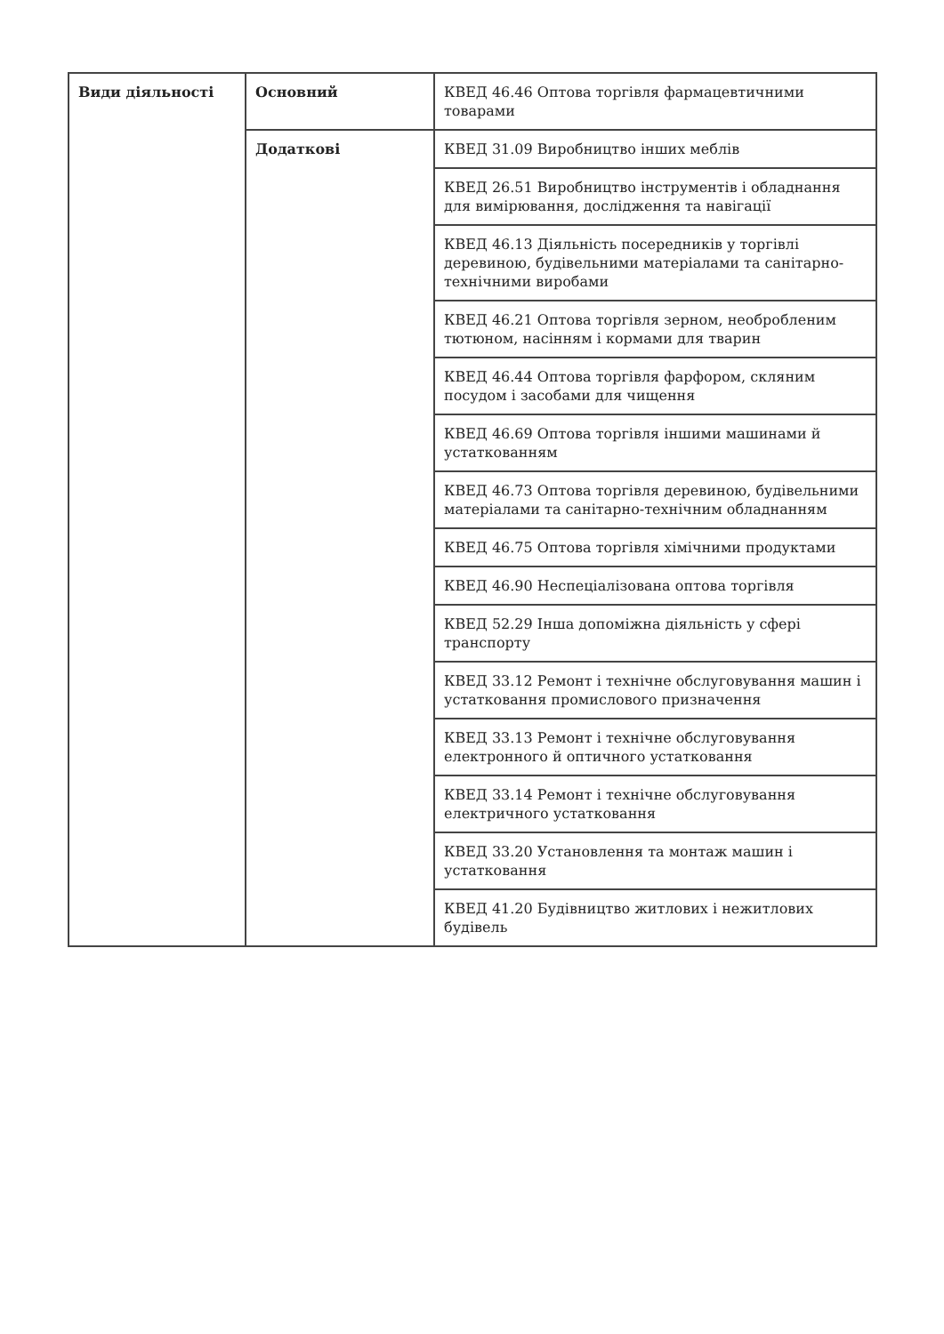| Види діяльності | Основний | КВЕД 46.46 Оптова торгівля фармацевтичними товарами |
| | Додаткові | КВЕД 31.09 Виробництво інших меблів |
| | | КВЕД 26.51 Виробництво інструментів і обладнання для вимірювання, дослідження та навігації |
| | | КВЕД 46.13 Діяльність посередників у торгівлі деревиною, будівельними матеріалами та санітарно-технічними виробами |
| | | КВЕД 46.21 Оптова торгівля зерном, необробленим тютюном, насінням і кормами для тварин |
| | | КВЕД 46.44 Оптова торгівля фарфором, скляним посудом і засобами для чищення |
| | | КВЕД 46.69 Оптова торгівля іншими машинами й устаткованням |
| | | КВЕД 46.73 Оптова торгівля деревиною, будівельними матеріалами та санітарно-технічним обладнанням |
| | | КВЕД 46.75 Оптова торгівля хімічними продуктами |
| | | КВЕД 46.90 Неспеціалізована оптова торгівля |
| | | КВЕД 52.29 Інша допоміжна діяльність у сфері транспорту |
| | | КВЕД 33.12 Ремонт і технічне обслуговування машин і устатковання промислового призначення |
| | | КВЕД 33.13 Ремонт і технічне обслуговування електронного й оптичного устатковання |
| | | КВЕД 33.14 Ремонт і технічне обслуговування електричного устатковання |
| | | КВЕД 33.20 Установлення та монтаж машин і устатковання |
| | | КВЕД 41.20 Будівництво житлових і нежитлових будівель |